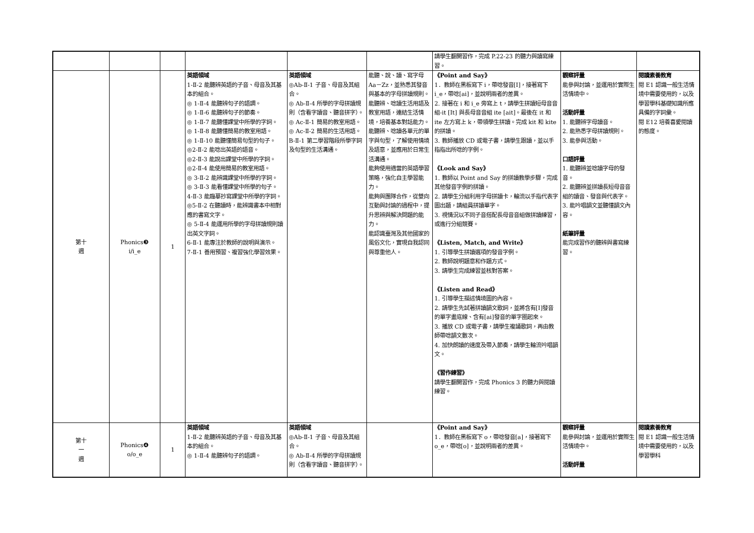| | | | | | | 請學生翻開習作，完成 P.22-23 的聽力與讀寫練習。 | | |
| 第十 週 | Phonics❸ i/i_e | 1 | 英語領域 1-Ⅱ-2 能聽辨英語的子音、母音及其基本的組合。 ◎ 1-Ⅱ-4 能聽辨句子的語調。 ◎ 1-Ⅱ-6 能聽辨句子的節奏。 ◎ 1-Ⅱ-7 能聽懂課堂中所學的字詞。 ◎ 1-Ⅱ-8 能聽懂簡易的教室用語。 ◎ 1-Ⅱ-10 能聽懂簡易句型的句子。 ◎2-Ⅱ-2 能唸出英語的語音。 ◎2-Ⅱ-3 能說出課堂中所學的字詞。 ◎2-Ⅱ-4 能使用簡易的教室用語。 ◎ 3-Ⅱ-2 能辨識課堂中所學的字詞。 ◎ 3-Ⅱ-3 能看懂課堂中所學的句子。 4-Ⅱ-3 能臨摹抄寫課堂中所學的字詞。 ◎5-Ⅱ-2 在聽讀時，能辨識書本中相對應的書寫文字。 ◎ 5-Ⅱ-4 能運用所學的字母拼讀規則讀出英文字詞。 6-Ⅱ-1 能專注於教師的說明與演示。 7-Ⅱ-1 善用預習、複習強化學習效果。 | 英語領域 ◎Ab-Ⅱ-1 子音、母音及其組合。 ◎ Ab-Ⅱ-4 所學的字母拼讀規則（含看字讀音、聽音拼字）。 ◎ Ac-Ⅱ-1 簡易的教室用語。 ◎ Ac-Ⅱ-2 簡易的生活用語。 B-Ⅱ-1 第二學習階段所學字詞及句型的生活溝通。 | 能聽、說、讀、寫字母 Aa－Zz，並熟悉其發音與基本的字母拼讀規則。 能聽辨、唸讀生活用語及教室用語，連結生活情境，培養基本對話能力。 能聽辨、唸讀各單元的單字與句型，了解使用情境及語意，並應用於日常生活溝通。 能夠使用適當的英語學習策略，強化自主學習能力。 能夠與團隊合作，從雙向互動與討論的過程中，提升思辨與解決問題的能力。 能認識臺灣及其他國家的風俗文化，實現自我認同與尊重他人。 | 《Point and Say》 1．教師在黑板寫下 i，帶唸發音[I]，接著寫下 i_e，帶唸[ai]，並說明兩者的差異。 2. 接著在 i 和 i_e 旁寫上 t，請學生拼讀短母音音組-it [It] 與長母音音組 ite [ait]。最後在 it 和 ite 左方寫上 k，帶領學生拼讀。完成 kit 和 kite 的拼讀。 3. 教師播放 CD 或電子書，請學生跟讀，並以手指指出所唸的字例。 《Look and Say》 1. 教師以 Point and Say 的拼讀教學步驟，完成其他發音字例的拼讀。 2. 請學生分組利用字母拼讀卡，輪流以手指代表字圖出題，請組員拼讀單字。 3. 視情況以不同子音搭配長母音音組做拼讀練習，或進行分組競賽。 《Listen, Match, and Write》 1. 引導學生拼讀選項的發音字例。 2. 教師說明題意和作題方式。 3. 請學生完成練習並核對答案。 《Listen and Read》 1. 引導學生描述情境圖的內容。 2. 請學生先試著拼讀韻文歌詞，並將含有[I]發音的單字畫底線、含有[ai]發音的單字圈起來。 3. 播放 CD 或電子書，請學生複誦歌詞，再由教師帶唸韻文數次。 4. 加快朗讀的速度及帶入節奏，請學生輪流吟唱韻文。 《習作練習》 請學生翻開習作，完成 Phonics 3 的聽力與閱讀練習。 | 觀察評量 能參與討論，並運用於實際生活情境中。 活動評量 1. 能聽辨字母讀音。 2. 能熟悉字母拼讀規則。 3. 能參與活動。 口語評量 1. 能聽辨並唸讀字母的發音。 2. 能聽辨並拼讀長短母音音組的讀音、發音與代表字。 3. 能吟唱韻文並聽懂韻文內容。 紙筆評量 能完成習作的聽辨與書寫練習。 | 閱讀素養教育 閱 E1 認識一般生活情境中需要使用的，以及學習學科基礎知識所應具備的字詞彙。 閱 E12 培養喜愛閱讀的態度。 |
| 第十 一 週 | Phonics❹ o/o_e | 1 | 英語領域 1-Ⅱ-2 能聽辨英語的子音、母音及其基本的組合。 ◎ 1-Ⅱ-4 能聽辨句子的語調。 | 英語領域 ◎Ab-Ⅱ-1 子音、母音及其組合。 ◎ Ab-Ⅱ-4 所學的字母拼讀規則（含看字讀音、聽音拼字）。 | | 《Point and Say》 1．教師在黑板寫下 o，帶唸發音[a]，接著寫下 o_e，帶唸[o]，並說明兩者的差異。 | 觀察評量 能參與討論，並運用於實際生活情境中。 活動評量 | 閱讀素養教育 閱 E1 認識一般生活情境中需要使用的，以及學習學科 |